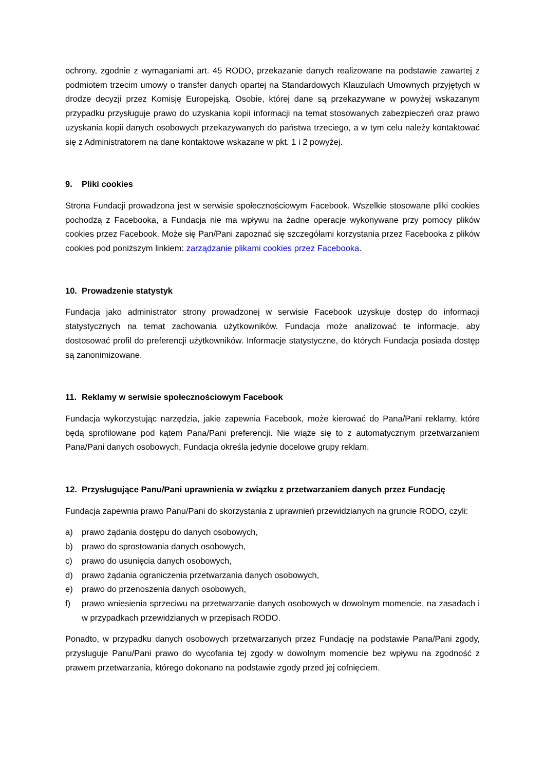ochrony, zgodnie z wymaganiami art. 45 RODO, przekazanie danych realizowane na podstawie zawartej z podmiotem trzecim umowy o transfer danych opartej na Standardowych Klauzulach Umownych przyjętych w drodze decyzji przez Komisję Europejską. Osobie, której dane są przekazywane w powyżej wskazanym przypadku przysługuje prawo do uzyskania kopii informacji na temat stosowanych zabezpieczeń oraz prawo uzyskania kopii danych osobowych przekazywanych do państwa trzeciego, a w tym celu należy kontaktować się z Administratorem na dane kontaktowe wskazane w pkt. 1 i 2 powyżej.
9. Pliki cookies
Strona Fundacji prowadzona jest w serwisie społecznościowym Facebook. Wszelkie stosowane pliki cookies pochodzą z Facebooka, a Fundacja nie ma wpływu na żadne operacje wykonywane przy pomocy plików cookies przez Facebook. Może się Pan/Pani zapoznać się szczegółami korzystania przez Facebooka z plików cookies pod poniższym linkiem: zarządzanie plikami cookies przez Facebooka.
10. Prowadzenie statystyk
Fundacja jako administrator strony prowadzonej w serwisie Facebook uzyskuje dostęp do informacji statystycznych na temat zachowania użytkowników. Fundacja może analizować te informacje, aby dostosować profil do preferencji użytkowników. Informacje statystyczne, do których Fundacja posiada dostęp są zanonimizowane.
11. Reklamy w serwisie społecznościowym Facebook
Fundacja wykorzystując narzędzia, jakie zapewnia Facebook, może kierować do Pana/Pani reklamy, które będą sprofilowane pod kątem Pana/Pani preferencji. Nie wiąże się to z automatycznym przetwarzaniem Pana/Pani danych osobowych, Fundacja określa jedynie docelowe grupy reklam.
12. Przysługujące Panu/Pani uprawnienia w związku z przetwarzaniem danych przez Fundację
Fundacja zapewnia prawo Panu/Pani do skorzystania z uprawnień przewidzianych na gruncie RODO, czyli:
a) prawo żądania dostępu do danych osobowych,
b) prawo do sprostowania danych osobowych,
c) prawo do usunięcia danych osobowych,
d) prawo żądania ograniczenia przetwarzania danych osobowych,
e) prawo do przenoszenia danych osobowych,
f) prawo wniesienia sprzeciwu na przetwarzanie danych osobowych w dowolnym momencie, na zasadach i w przypadkach przewidzianych w przepisach RODO.
Ponadto, w przypadku danych osobowych przetwarzanych przez Fundację na podstawie Pana/Pani zgody, przysługuje Panu/Pani prawo do wycofania tej zgody w dowolnym momencie bez wpływu na zgodność z prawem przetwarzania, którego dokonano na podstawie zgody przed jej cofnięciem.